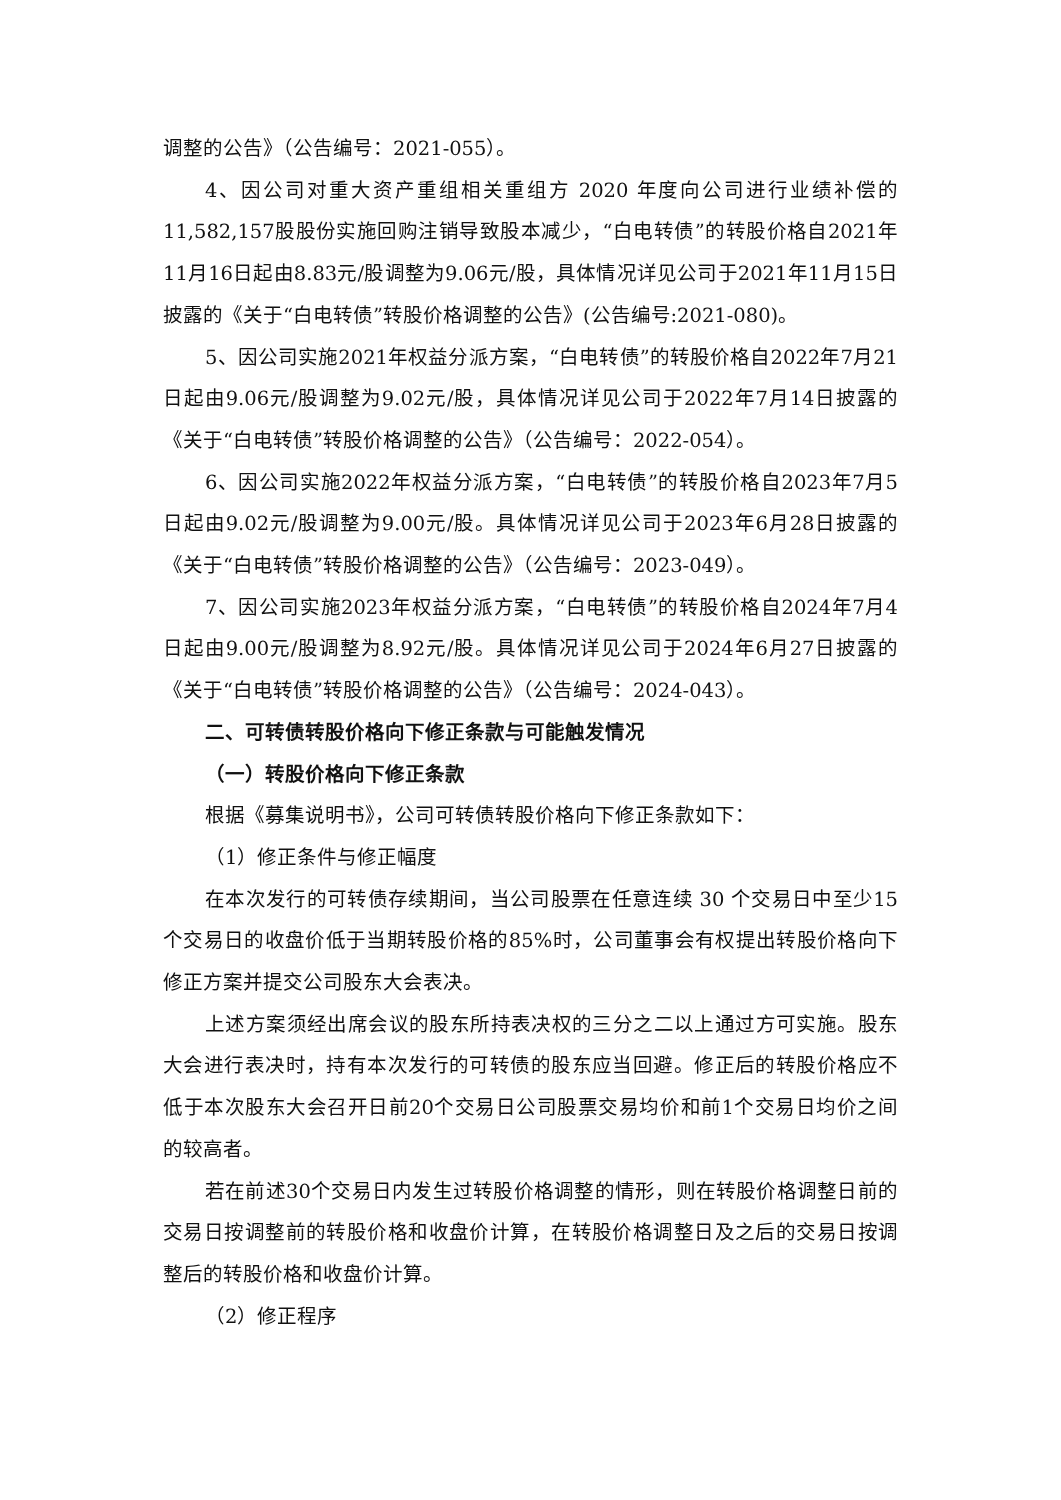调整的公告》（公告编号：2021-055）。
4、因公司对重大资产重组相关重组方 2020 年度向公司进行业绩补偿的11,582,157股股份实施回购注销导致股本减少，“白电转债”的转股价格自2021年11月16日起由8.83元/股调整为9.06元/股，具体情况详见公司于2021年11月15日披露的《关于“白电转债”转股价格调整的公告》(公告编号:2021-080)。
5、因公司实施2021年权益分派方案，“白电转债”的转股价格自2022年7月21日起由9.06元/股调整为9.02元/股，具体情况详见公司于2022年7月14日披露的《关于“白电转债”转股价格调整的公告》（公告编号：2022-054）。
6、因公司实施2022年权益分派方案，“白电转债”的转股价格自2023年7月5日起由9.02元/股调整为9.00元/股。具体情况详见公司于2023年6月28日披露的《关于“白电转债”转股价格调整的公告》（公告编号：2023-049）。
7、因公司实施2023年权益分派方案，“白电转债”的转股价格自2024年7月4日起由9.00元/股调整为8.92元/股。具体情况详见公司于2024年6月27日披露的《关于“白电转债”转股价格调整的公告》（公告编号：2024-043）。
二、可转债转股价格向下修正条款与可能触发情况
（一）转股价格向下修正条款
根据《募集说明书》，公司可转债转股价格向下修正条款如下：
（1）修正条件与修正幅度
在本次发行的可转债存续期间，当公司股票在任意连续 30 个交易日中至少15个交易日的收盘价低于当期转股价格的85%时，公司董事会有权提出转股价格向下修正方案并提交公司股东大会表决。
上述方案须经出席会议的股东所持表决权的三分之二以上通过方可实施。股东大会进行表决时，持有本次发行的可转债的股东应当回避。修正后的转股价格应不低于本次股东大会召开日前20个交易日公司股票交易均价和前1个交易日均价之间的较高者。
若在前述30个交易日内发生过转股价格调整的情形，则在转股价格调整日前的交易日按调整前的转股价格和收盘价计算，在转股价格调整日及之后的交易日按调整后的转股价格和收盘价计算。
（2）修正程序